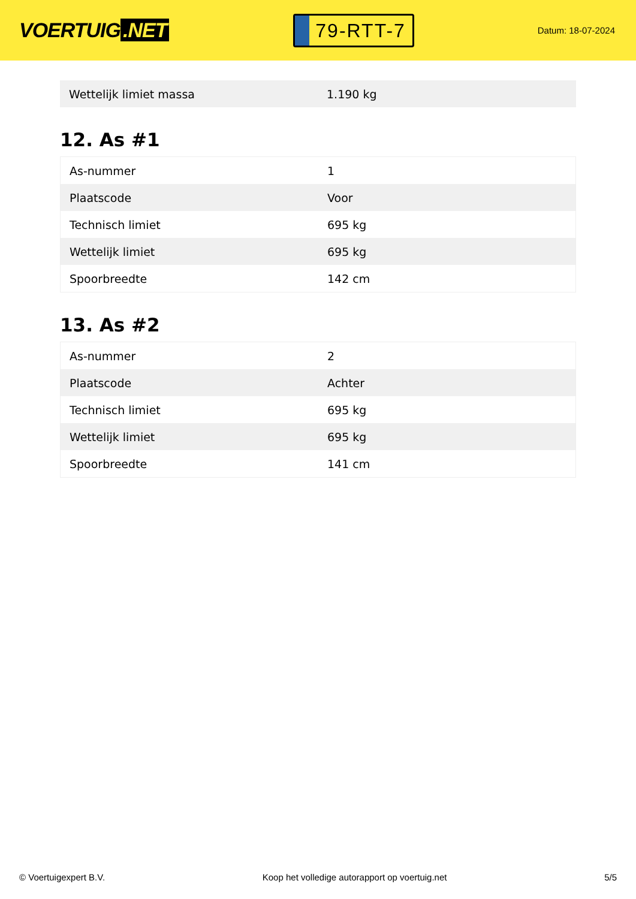VOERTUIG.NET
79-RTT-7
Datum: 18-07-2024
| Wettelijk limiet massa | 1.190 kg |
12. As #1
| As-nummer | 1 |
| Plaatscode | Voor |
| Technisch limiet | 695 kg |
| Wettelijk limiet | 695 kg |
| Spoorbreedte | 142 cm |
13. As #2
| As-nummer | 2 |
| Plaatscode | Achter |
| Technisch limiet | 695 kg |
| Wettelijk limiet | 695 kg |
| Spoorbreedte | 141 cm |
© Voertuigexpert B.V. Koop het volledige autorapport op voertuig.net 5/5